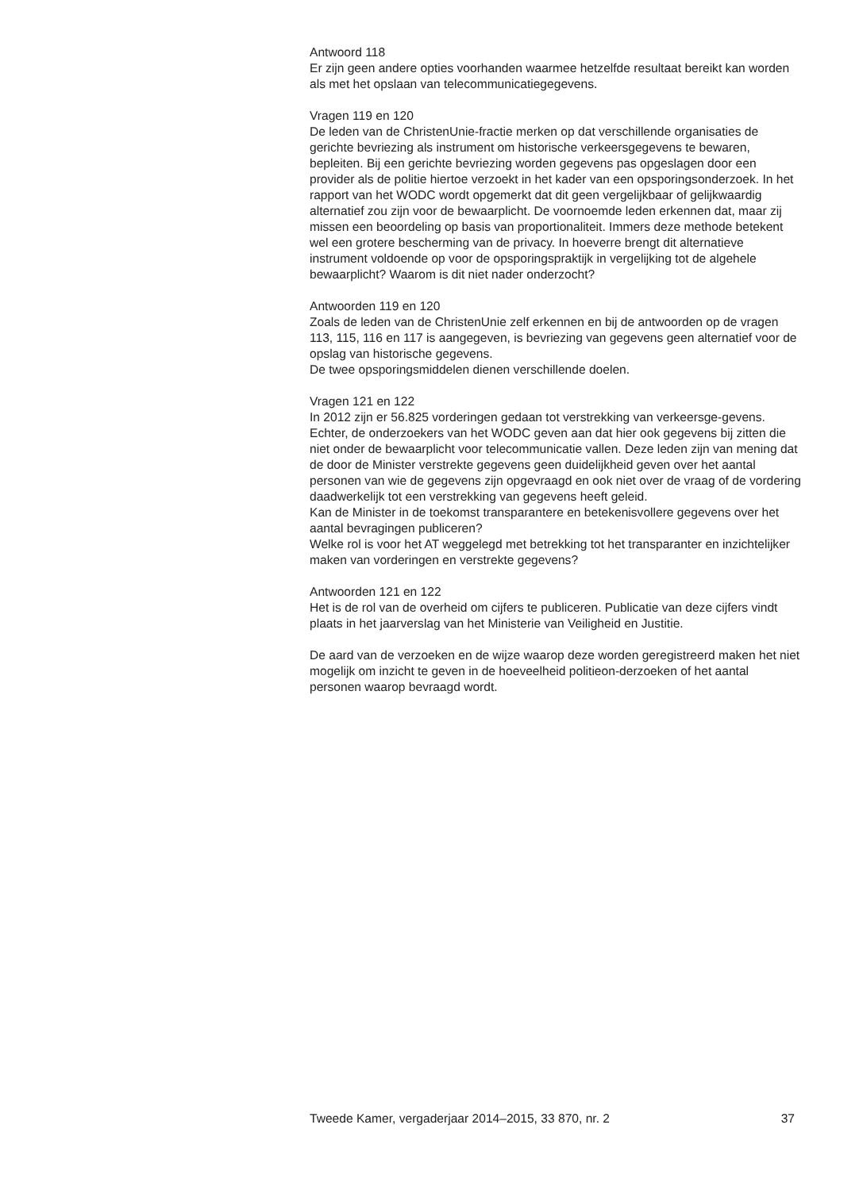Antwoord 118
Er zijn geen andere opties voorhanden waarmee hetzelfde resultaat bereikt kan worden als met het opslaan van telecommunicatiegegevens.
Vragen 119 en 120
De leden van de ChristenUnie-fractie merken op dat verschillende organisaties de gerichte bevriezing als instrument om historische verkeersgegevens te bewaren, bepleiten. Bij een gerichte bevriezing worden gegevens pas opgeslagen door een provider als de politie hiertoe verzoekt in het kader van een opsporingsonderzoek. In het rapport van het WODC wordt opgemerkt dat dit geen vergelijkbaar of gelijkwaardig alternatief zou zijn voor de bewaarplicht. De voornoemde leden erkennen dat, maar zij missen een beoordeling op basis van proportionaliteit. Immers deze methode betekent wel een grotere bescherming van de privacy. In hoeverre brengt dit alternatieve instrument voldoende op voor de opsporingspraktijk in vergelijking tot de algehele bewaarplicht? Waarom is dit niet nader onderzocht?
Antwoorden 119 en 120
Zoals de leden van de ChristenUnie zelf erkennen en bij de antwoorden op de vragen 113, 115, 116 en 117 is aangegeven, is bevriezing van gegevens geen alternatief voor de opslag van historische gegevens.
De twee opsporingsmiddelen dienen verschillende doelen.
Vragen 121 en 122
In 2012 zijn er 56.825 vorderingen gedaan tot verstrekking van verkeersge-gevens. Echter, de onderzoekers van het WODC geven aan dat hier ook gegevens bij zitten die niet onder de bewaarplicht voor telecommunicatie vallen. Deze leden zijn van mening dat de door de Minister verstrekte gegevens geen duidelijkheid geven over het aantal personen van wie de gegevens zijn opgevraagd en ook niet over de vraag of de vordering daadwerkelijk tot een verstrekking van gegevens heeft geleid.
Kan de Minister in de toekomst transparantere en betekenisvollere gegevens over het aantal bevragingen publiceren?
Welke rol is voor het AT weggelegd met betrekking tot het transparanter en inzichtelijker maken van vorderingen en verstrekte gegevens?
Antwoorden 121 en 122
Het is de rol van de overheid om cijfers te publiceren. Publicatie van deze cijfers vindt plaats in het jaarverslag van het Ministerie van Veiligheid en Justitie.
De aard van de verzoeken en de wijze waarop deze worden geregistreerd maken het niet mogelijk om inzicht te geven in de hoeveelheid politieon-derzoeken of het aantal personen waarop bevraagd wordt.
Tweede Kamer, vergaderjaar 2014–2015, 33 870, nr. 2 37